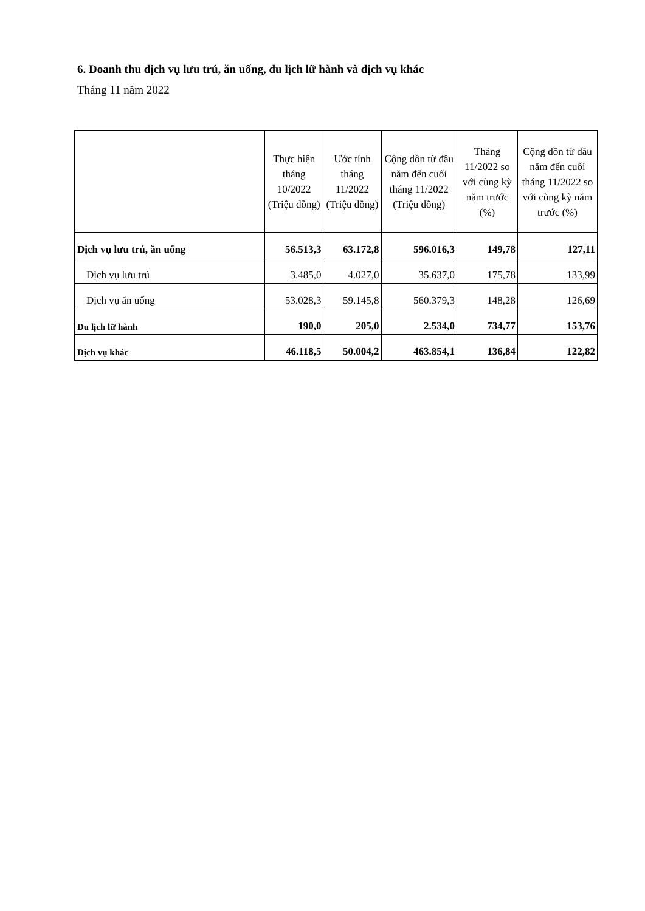6. Doanh thu dịch vụ lưu trú, ăn uống, du lịch lữ hành và dịch vụ khác
Tháng 11 năm 2022
| | Thực hiện tháng 10/2022 (Triệu đồng) | Ước tính tháng 11/2022 (Triệu đồng) | Cộng dồn từ đầu năm đến cuối tháng 11/2022 (Triệu đồng) | Tháng 11/2022 so với cùng kỳ năm trước (%) | Cộng dồn từ đầu năm đến cuối tháng 11/2022 so với cùng kỳ năm trước (%) |
| --- | --- | --- | --- | --- | --- |
| Dịch vụ lưu trú, ăn uống | 56.513,3 | 63.172,8 | 596.016,3 | 149,78 | 127,11 |
| Dịch vụ lưu trú | 3.485,0 | 4.027,0 | 35.637,0 | 175,78 | 133,99 |
| Dịch vụ ăn uống | 53.028,3 | 59.145,8 | 560.379,3 | 148,28 | 126,69 |
| Du lịch lữ hành | 190,0 | 205,0 | 2.534,0 | 734,77 | 153,76 |
| Dịch vụ khác | 46.118,5 | 50.004,2 | 463.854,1 | 136,84 | 122,82 |